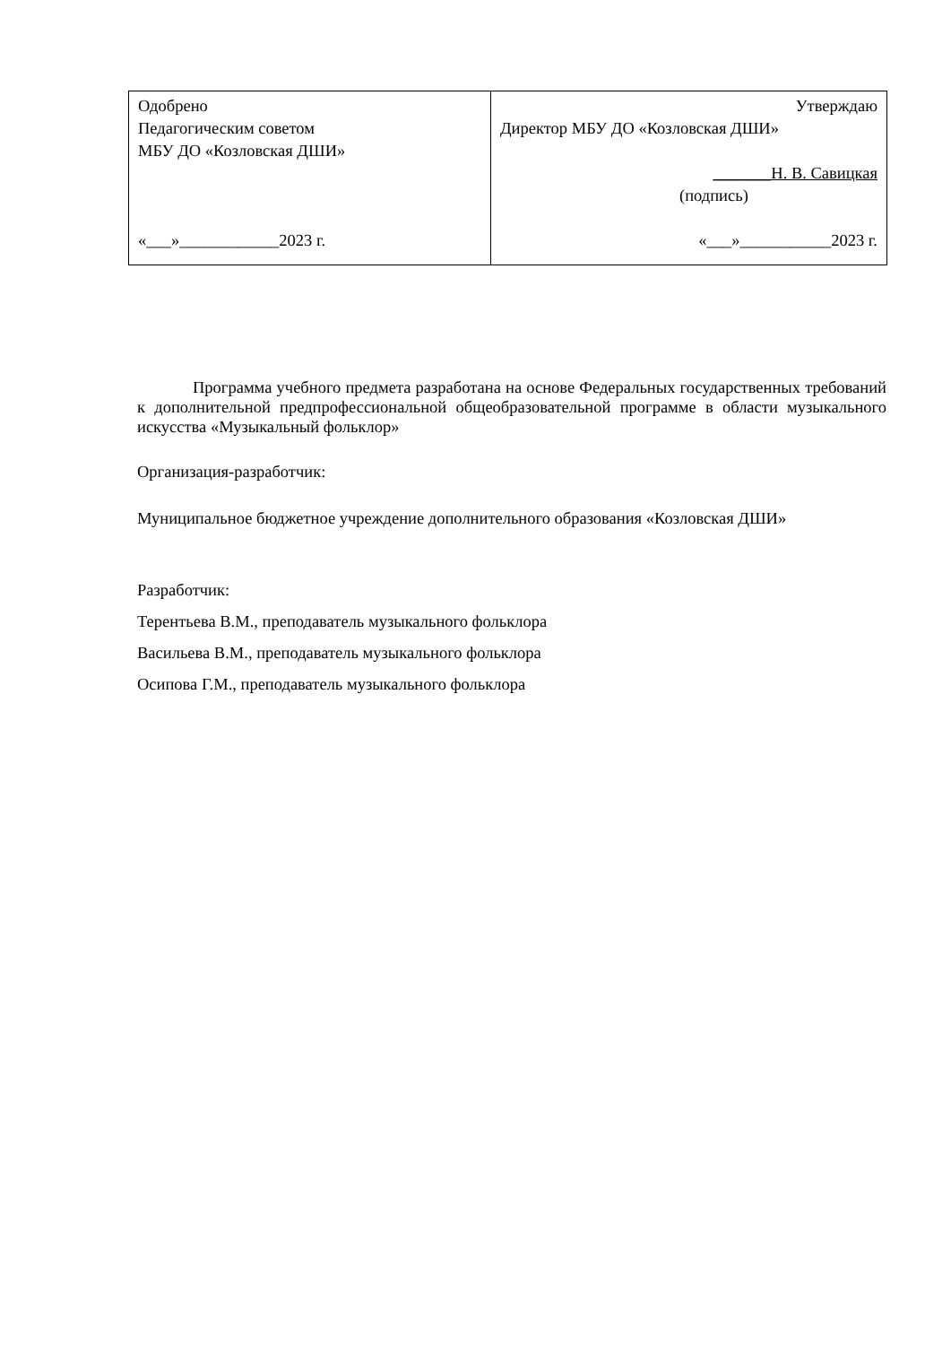| Одобрено Педагогическим советом МБУ ДО «Козловская ДШИ» «___»____________2023 г. | Утверждаю Директор МБУ ДО «Козловская ДШИ» _______Н. В. Савицкая (подпись) «___»___________2023 г. |
Программа учебного предмета разработана на основе Федеральных государственных требований к дополнительной предпрофессиональной общеобразовательной программе в области музыкального искусства «Музыкальный фольклор»
Организация-разработчик:
Муниципальное бюджетное учреждение дополнительного образования «Козловская ДШИ»
Разработчик:
Терентьева В.М., преподаватель музыкального фольклора
Васильева В.М., преподаватель музыкального фольклора
Осипова Г.М., преподаватель музыкального фольклора